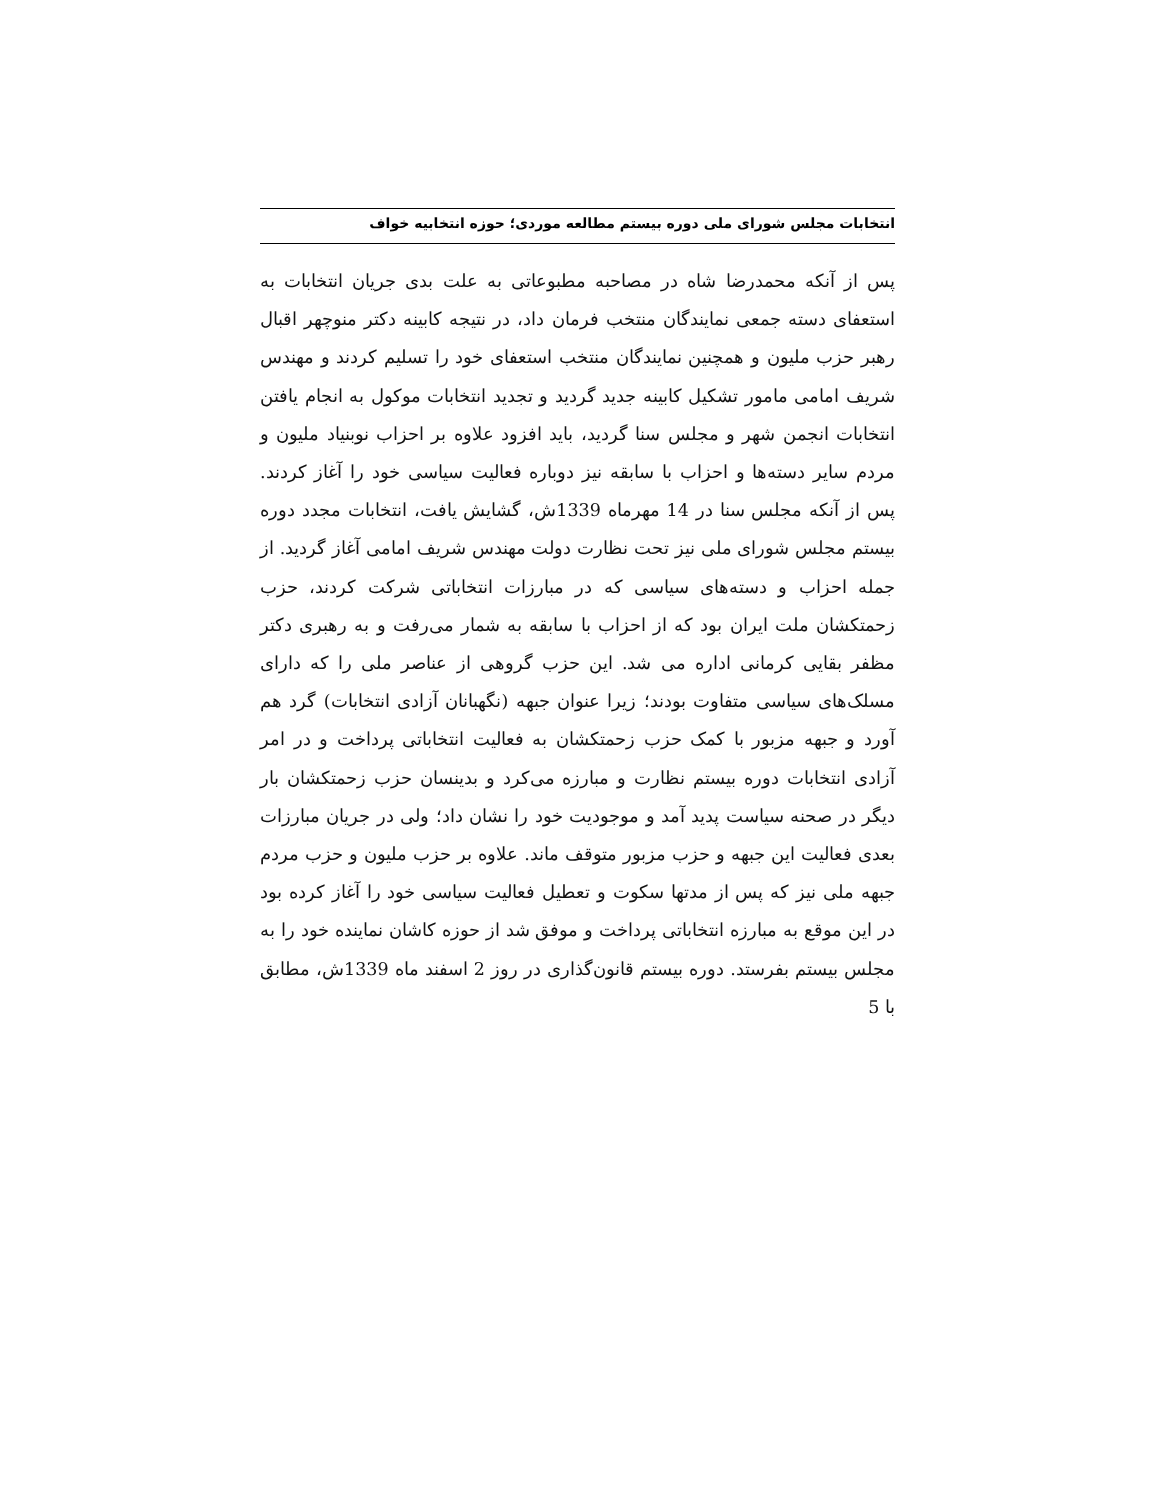انتخابات مجلس شورای ملی دوره بیستم مطالعه موردی؛ حوزه انتخابیه خواف
پس از آنکه محمدرضا شاه در مصاحبه مطبوعاتی به علت بدی جریان انتخابات به استعفای دسته جمعی نمایندگان منتخب فرمان داد، در نتیجه کابینه دکتر منوچهر اقبال رهبر حزب ملیون و همچنین نمایندگان منتخب استعفای خود را تسلیم کردند و مهندس شریف امامی مامور تشکیل کابینه جدید گردید و تجدید انتخابات موکول به انجام یافتن انتخابات انجمن شهر و مجلس سنا گردید، باید افزود علاوه بر احزاب نوبنیاد ملیون و مردم سایر دسته‌ها و احزاب با سابقه نیز دوباره فعالیت سیاسی خود را آغاز کردند. پس از آنکه مجلس سنا در 14 مهرماه 1339ش، گشایش یافت، انتخابات مجدد دوره بیستم مجلس شورای ملی نیز تحت نظارت دولت مهندس شریف امامی آغاز گردید. از جمله احزاب و دسته‌های سیاسی که در مبارزات انتخاباتی شرکت کردند، حزب زحمتکشان ملت ایران بود که از احزاب با سابقه به شمار می‌رفت و به رهبری دکتر مظفر بقایی کرمانی اداره می شد. این حزب گروهی از عناصر ملی را که دارای مسلک‌های سیاسی متفاوت بودند؛ زیرا عنوان جبهه (نگهبانان آزادی انتخابات) گرد هم آورد و جبهه مزبور با کمک حزب زحمتکشان به فعالیت انتخاباتی پرداخت و در امر آزادی انتخابات دوره بیستم نظارت و مبارزه می‌کرد و بدینسان حزب زحمتکشان بار دیگر در صحنه سیاست پدید آمد و موجودیت خود را نشان داد؛ ولی در جریان مبارزات بعدی فعالیت این جبهه و حزب مزبور متوقف ماند. علاوه بر حزب ملیون و حزب مردم جبهه ملی نیز که پس از مدتها سکوت و تعطیل فعالیت سیاسی خود را آغاز کرده بود در این موقع به مبارزه انتخاباتی پرداخت و موفق شد از حوزه کاشان نماینده خود را به مجلس بیستم بفرستد. دوره بیستم قانون‌گذاری در روز 2 اسفند ماه 1339ش، مطابق با 5